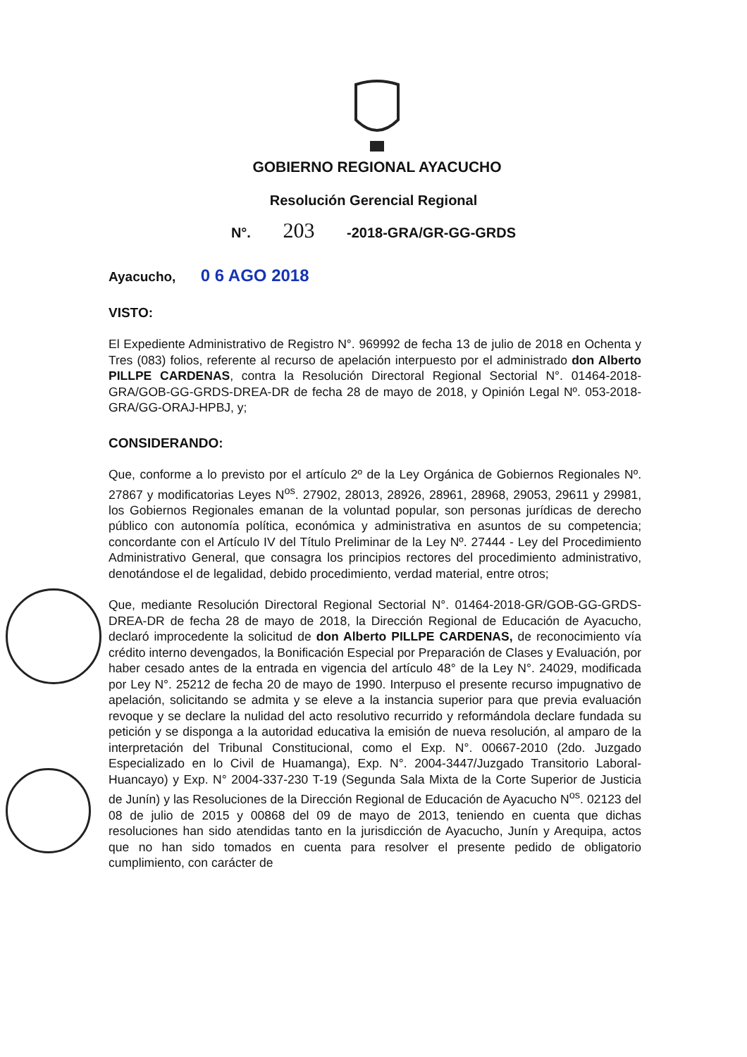GOBIERNO REGIONAL AYACUCHO
Resolución Gerencial Regional
N°. 203 -2018-GRA/GR-GG-GRDS
Ayacucho, 0 6 AGO 2018
VISTO:
El Expediente Administrativo de Registro N°. 969992 de fecha 13 de julio de 2018 en Ochenta y Tres (083) folios, referente al recurso de apelación interpuesto por el administrado don Alberto PILLPE CARDENAS, contra la Resolución Directoral Regional Sectorial N°. 01464-2018-GRA/GOB-GG-GRDS-DREA-DR de fecha 28 de mayo de 2018, y Opinión Legal Nº. 053-2018-GRA/GG-ORAJ-HPBJ, y;
CONSIDERANDO:
Que, conforme a lo previsto por el artículo 2º de la Ley Orgánica de Gobiernos Regionales Nº. 27867 y modificatorias Leyes N<sup>os</sup>. 27902, 28013, 28926, 28961, 28968, 29053, 29611 y 29981, los Gobiernos Regionales emanan de la voluntad popular, son personas jurídicas de derecho público con autonomía política, económica y administrativa en asuntos de su competencia; concordante con el Artículo IV del Título Preliminar de la Ley Nº. 27444 - Ley del Procedimiento Administrativo General, que consagra los principios rectores del procedimiento administrativo, denotándose el de legalidad, debido procedimiento, verdad material, entre otros;
Que, mediante Resolución Directoral Regional Sectorial N°. 01464-2018-GR/GOB-GG-GRDS-DREA-DR de fecha 28 de mayo de 2018, la Dirección Regional de Educación de Ayacucho, declaró improcedente la solicitud de don Alberto PILLPE CARDENAS, de reconocimiento vía crédito interno devengados, la Bonificación Especial por Preparación de Clases y Evaluación, por haber cesado antes de la entrada en vigencia del artículo 48° de la Ley N°. 24029, modificada por Ley N°. 25212 de fecha 20 de mayo de 1990. Interpuso el presente recurso impugnativo de apelación, solicitando se admita y se eleve a la instancia superior para que previa evaluación revoque y se declare la nulidad del acto resolutivo recurrido y reformándola declare fundada su petición y se disponga a la autoridad educativa la emisión de nueva resolución, al amparo de la interpretación del Tribunal Constitucional, como el Exp. N°. 00667-2010 (2do. Juzgado Especializado en lo Civil de Huamanga), Exp. N°. 2004-3447/Juzgado Transitorio Laboral-Huancayo) y Exp. N° 2004-337-230 T-19 (Segunda Sala Mixta de la Corte Superior de Justicia de Junín) y las Resoluciones de la Dirección Regional de Educación de Ayacucho N<sup>os</sup>. 02123 del 08 de julio de 2015 y 00868 del 09 de mayo de 2013, teniendo en cuenta que dichas resoluciones han sido atendidas tanto en la jurisdicción de Ayacucho, Junín y Arequipa, actos que no han sido tomados en cuenta para resolver el presente pedido de obligatorio cumplimiento, con carácter de